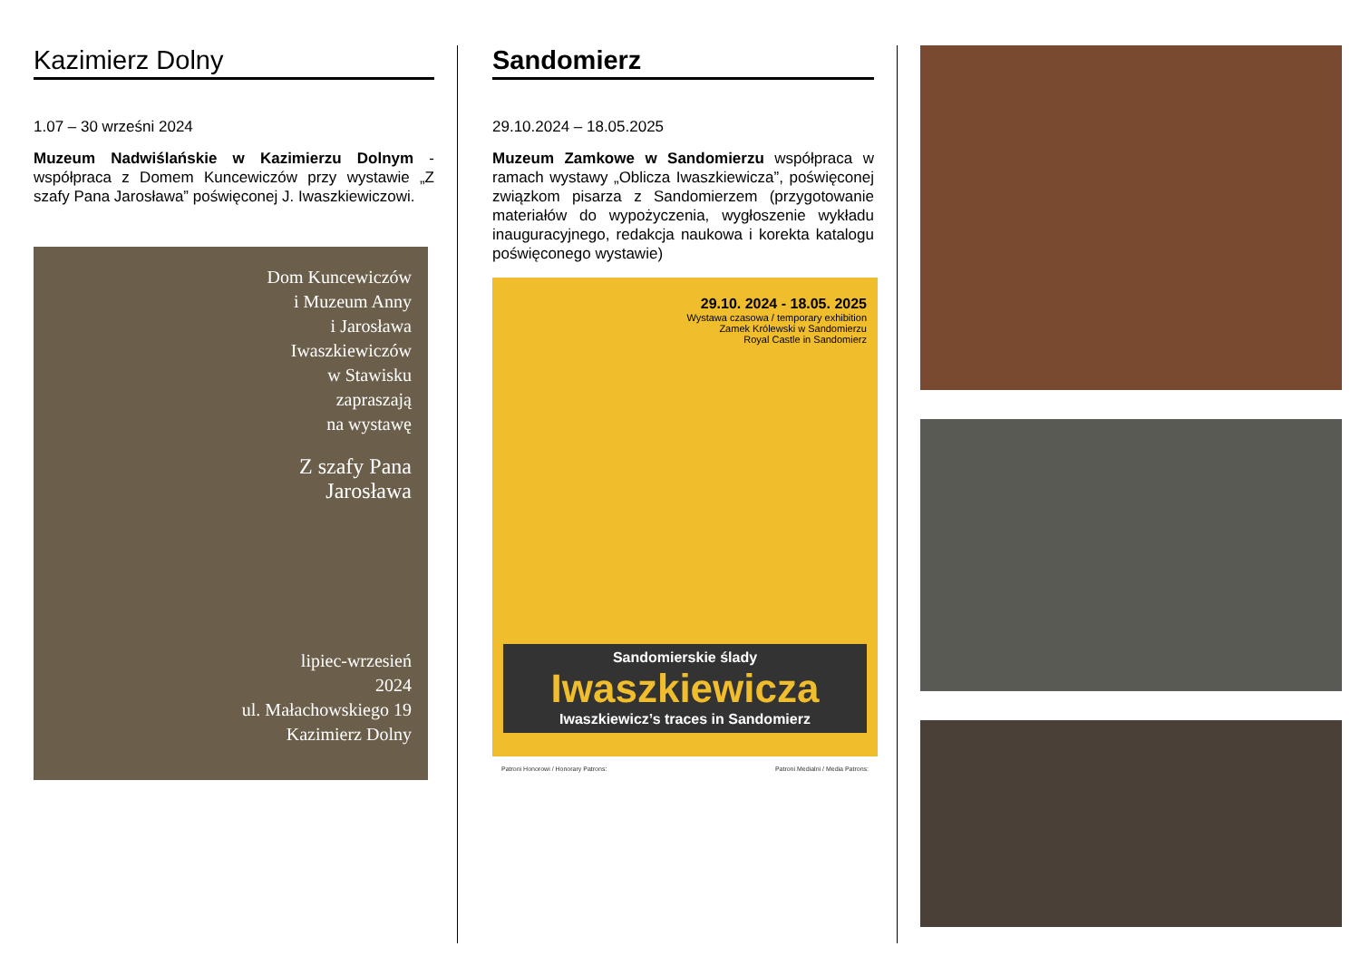Kazimierz Dolny
1.07 – 30 wrześni 2024
Muzeum Nadwiślańskie w Kazimierzu Dolnym - współpraca z Domem Kuncewiczów przy wystawie „Z szafy Pana Jarosława” poświęconej J. Iwaszkiewiczowi.
Dom Kuncewiczów
i Muzeum Anny
i Jarosława
Iwaszkiewiczów
w Stawisku
zapraszają
na wystawę
Z szafy Pana
Jarosława
lipiec-wrzesień
2024
ul. Małachowskiego 19
Kazimierz Dolny
Sandomierz
29.10.2024 – 18.05.2025
Muzeum Zamkowe w Sandomierzu współpraca w ramach wystawy „Oblicza Iwaszkiewicza”, poświęconej związkom pisarza z Sandomierzem (przygotowanie materiałów do wypożyczenia, wygłoszenie wykładu inauguracyjnego, redakcja naukowa i korekta katalogu poświęconego wystawie)
29.10. 2024 - 18.05. 2025
Wystawa czasowa / temporary exhibition
Zamek Królewski w Sandomierzu
Royal Castle in Sandomierz
Sandomierskie ślady
Iwaszkiewicza
Iwaszkiewicz’s traces in Sandomierz
Patroni Honorowi / Honorary Patrons: Patroni Medialni / Media Patrons: